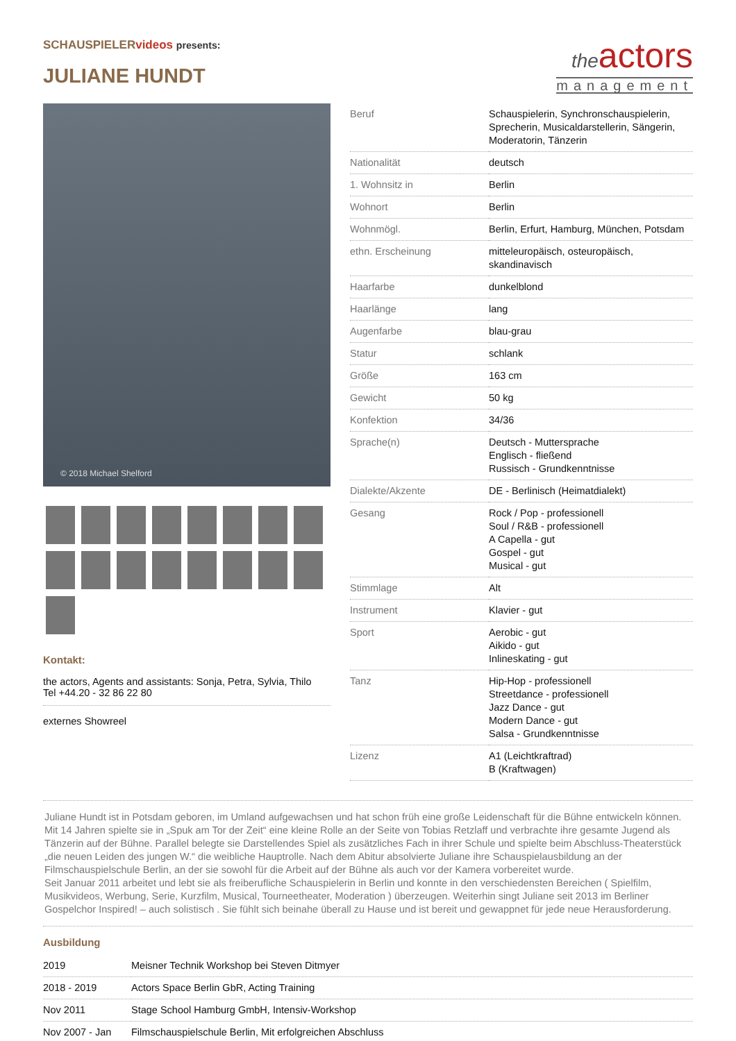SCHAUSPIELERvideos presents:
JULIANE HUNDT
theactors
management
© 2018 Michael Shelford
Kontakt:
the actors, Agents and assistants: Sonja, Petra, Sylvia, Thilo
Tel +44.20 - 32 86 22 80
externes Showreel
| Beruf | Schauspielerin, Synchronschauspielerin, Sprecherin, Musicaldarstellerin, Sängerin, Moderatorin, Tänzerin |
| Nationalität | deutsch |
| 1. Wohnsitz in | Berlin |
| Wohnort | Berlin |
| Wohnmögl. | Berlin, Erfurt, Hamburg, München, Potsdam |
| ethn. Erscheinung | mitteleuropäisch, osteuropäisch, skandinavisch |
| Haarfarbe | dunkelblond |
| Haarlänge | lang |
| Augenfarbe | blau-grau |
| Statur | schlank |
| Größe | 163 cm |
| Gewicht | 50 kg |
| Konfektion | 34/36 |
| Sprache(n) | Deutsch - Muttersprache Englisch - fließend Russisch - Grundkenntnisse |
| Dialekte/Akzente | DE - Berlinisch (Heimatdialekt) |
| Gesang | Rock / Pop - professionell Soul / R&B - professionell A Capella - gut Gospel - gut Musical - gut |
| Stimmlage | Alt |
| Instrument | Klavier - gut |
| Sport | Aerobic - gut Aikido - gut Inlineskating - gut |
| Tanz | Hip-Hop - professionell Streetdance - professionell Jazz Dance - gut Modern Dance - gut Salsa - Grundkenntnisse |
| Lizenz | A1 (Leichtkraftrad) B (Kraftwagen) |
Juliane Hundt ist in Potsdam geboren, im Umland aufgewachsen und hat schon früh eine große Leidenschaft für die Bühne entwickeln können. Mit 14 Jahren spielte sie in „Spuk am Tor der Zeit“ eine kleine Rolle an der Seite von Tobias Retzlaff und verbrachte ihre gesamte Jugend als Tänzerin auf der Bühne. Parallel belegte sie Darstellendes Spiel als zusätzliches Fach in ihrer Schule und spielte beim Abschluss-Theaterstück „die neuen Leiden des jungen W.“ die weibliche Hauptrolle. Nach dem Abitur absolvierte Juliane ihre Schauspielausbildung an der Filmschauspielschule Berlin, an der sie sowohl für die Arbeit auf der Bühne als auch vor der Kamera vorbereitet wurde.
Seit Januar 2011 arbeitet und lebt sie als freiberufliche Schauspielerin in Berlin und konnte in den verschiedensten Bereichen ( Spielfilm, Musikvideos, Werbung, Serie, Kurzfilm, Musical, Tourneetheater, Moderation ) überzeugen. Weiterhin singt Juliane seit 2013 im Berliner Gospelchor Inspired! – auch solistisch . Sie fühlt sich beinahe überall zu Hause und ist bereit und gewappnet für jede neue Herausforderung.
Ausbildung
| 2019 | Meisner Technik Workshop bei Steven Ditmyer |
| 2018 - 2019 | Actors Space Berlin GbR, Acting Training |
| Nov 2011 | Stage School Hamburg GmbH, Intensiv-Workshop |
| Nov 2007 - Jan | Filmschauspielschule Berlin, Mit erfolgreichen Abschluss |